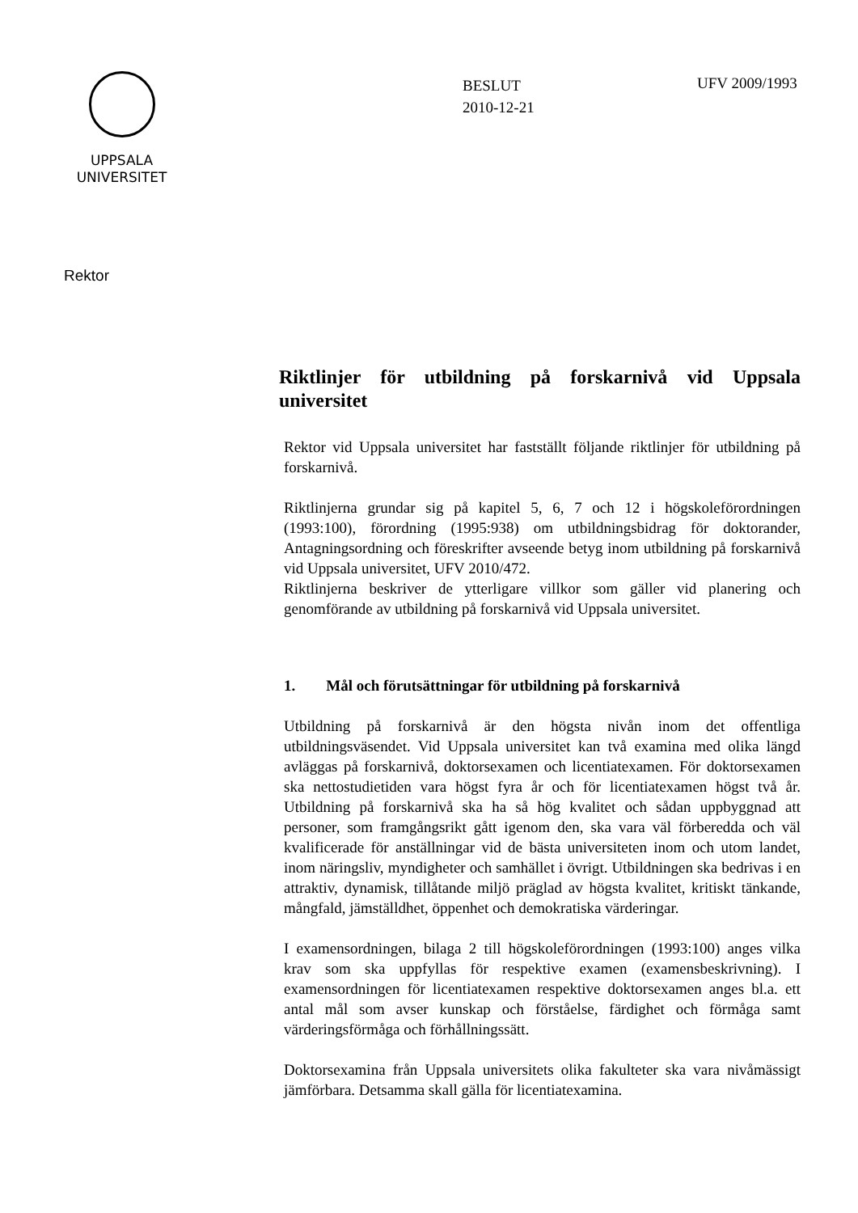UPPSALA
UNIVERSITET
BESLUT
2010-12-21
UFV 2009/1993
Rektor
Riktlinjer för utbildning på forskarnivå vid Uppsala universitet
Rektor vid Uppsala universitet har fastställt följande riktlinjer för utbildning på forskarnivå.
Riktlinjerna grundar sig på kapitel 5, 6, 7 och 12 i högskoleförordningen (1993:100), förordning (1995:938) om utbildningsbidrag för doktorander, Antagningsordning och föreskrifter avseende betyg inom utbildning på forskarnivå vid Uppsala universitet, UFV 2010/472.
Riktlinjerna beskriver de ytterligare villkor som gäller vid planering och genomförande av utbildning på forskarnivå vid Uppsala universitet.
1. Mål och förutsättningar för utbildning på forskarnivå
Utbildning på forskarnivå är den högsta nivån inom det offentliga utbildningsväsendet. Vid Uppsala universitet kan två examina med olika längd avläggas på forskarnivå, doktorsexamen och licentiatexamen. För doktorsexamen ska nettostudietiden vara högst fyra år och för licentiatexamen högst två år. Utbildning på forskarnivå ska ha så hög kvalitet och sådan uppbyggnad att personer, som framgångsrikt gått igenom den, ska vara väl förberedda och väl kvalificerade för anställningar vid de bästa universiteten inom och utom landet, inom näringsliv, myndigheter och samhället i övrigt. Utbildningen ska bedrivas i en attraktiv, dynamisk, tillåtande miljö präglad av högsta kvalitet, kritiskt tänkande, mångfald, jämställdhet, öppenhet och demokratiska värderingar.
I examensordningen, bilaga 2 till högskoleförordningen (1993:100) anges vilka krav som ska uppfyllas för respektive examen (examensbeskrivning). I examensordningen för licentiatexamen respektive doktorsexamen anges bl.a. ett antal mål som avser kunskap och förståelse, färdighet och förmåga samt värderingsförmåga och förhållningssätt.
Doktorsexamina från Uppsala universitets olika fakulteter ska vara nivåmässigt jämförbara. Detsamma skall gälla för licentiatexamina.